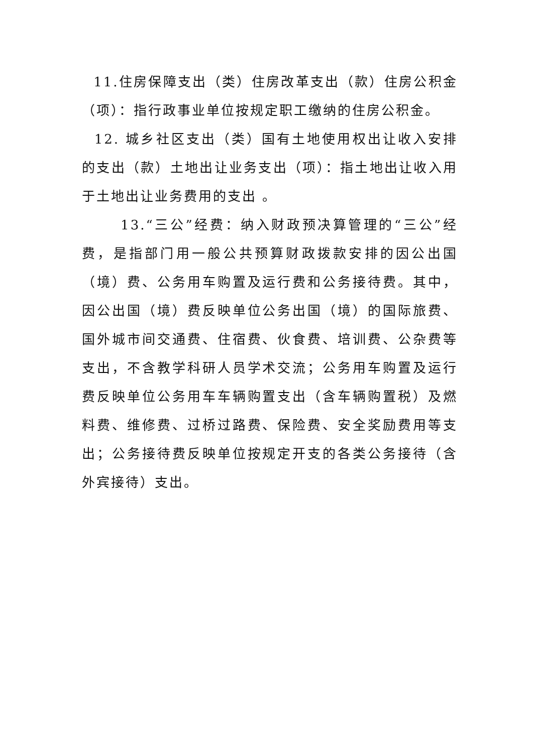11.住房保障支出（类）住房改革支出（款）住房公积金（项）：指行政事业单位按规定职工缴纳的住房公积金。
12. 城乡社区支出（类）国有土地使用权出让收入安排的支出（款）土地出让业务支出（项）：指土地出让收入用于土地出让业务费用的支出 。
13.“三公”经费：纳入财政预决算管理的“三公”经费，是指部门用一般公共预算财政拨款安排的因公出国（境）费、公务用车购置及运行费和公务接待费。其中，因公出国（境）费反映单位公务出国（境）的国际旅费、国外城市间交通费、住宿费、伙食费、培训费、公杂费等支出，不含教学科研人员学术交流；公务用车购置及运行费反映单位公务用车车辆购置支出（含车辆购置税）及燃料费、维修费、过桥过路费、保险费、安全奖励费用等支出；公务接待费反映单位按规定开支的各类公务接待（含外宾接待）支出。